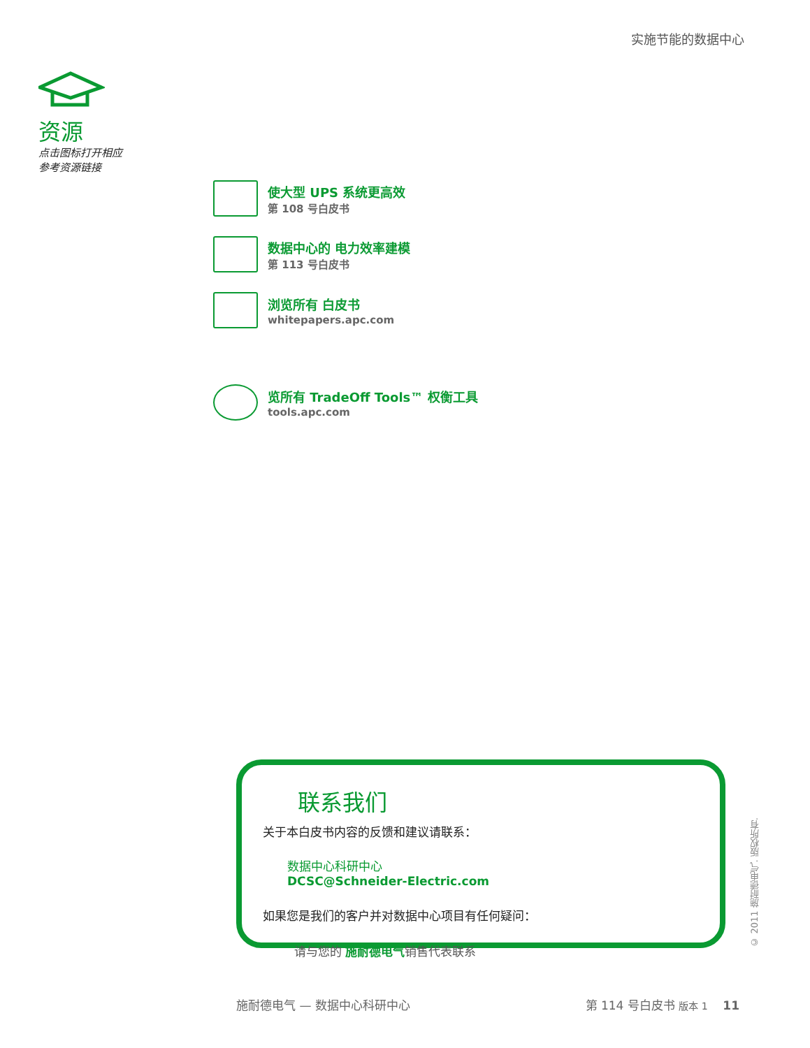实施节能的数据中心
资源
点击图标打开相应
参考资源链接
使大型 UPS 系统更高效
第 108 号白皮书
数据中心的 电力效率建模
第 113 号白皮书
浏览所有 白皮书
whitepapers.apc.com
览所有 TradeOff Tools™ 权衡工具
tools.apc.com
联系我们
关于本白皮书内容的反馈和建议请联系：
数据中心科研中心
DCSC@Schneider-Electric.com
如果您是我们的客户并对数据中心项目有任何疑问：
请与您的 施耐德电气销售代表联系
© 2011 施耐德电气. 版权所有.
施耐德电气 — 数据中心科研中心 第 114 号白皮书 版本 1 11